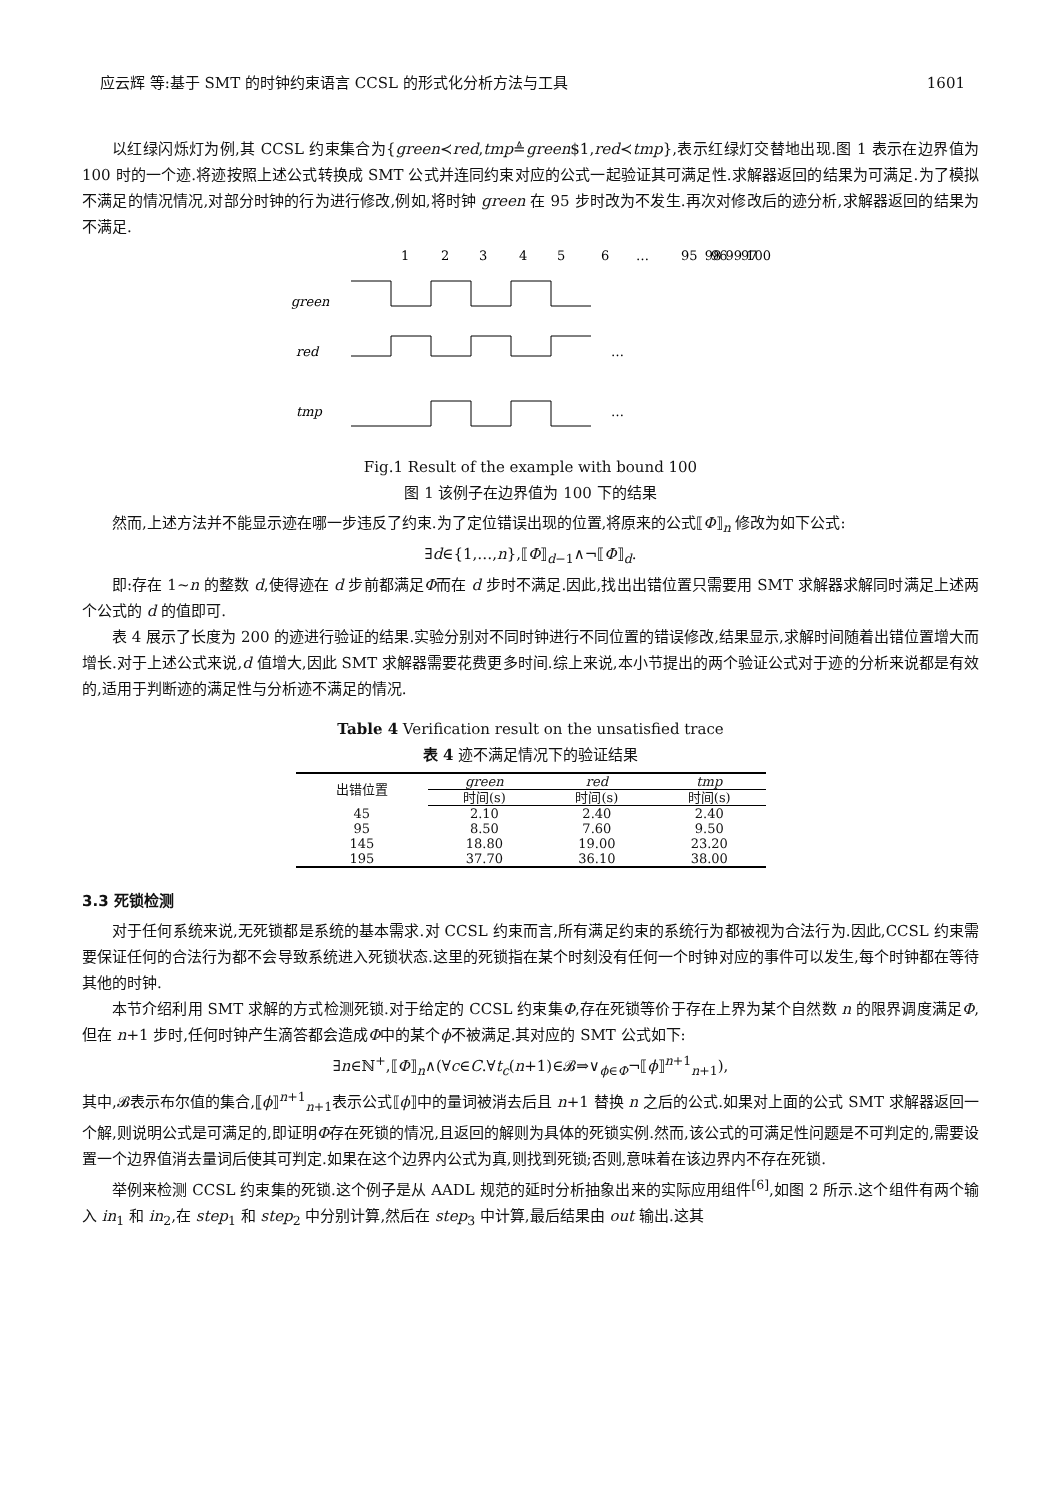应云辉 等:基于 SMT 的时钟约束语言 CCSL 的形式化分析方法与工具 1601
以红绿闪烁灯为例,其 CCSL 约束集合为{green≺red,tmp≜green$1,red≺tmp},表示红绿灯交替地出现.图 1 表示在边界值为 100 时的一个迹.将迹按照上述公式转换成 SMT 公式并连同约束对应的公式一起验证其可满足性.求解器返回的结果为可满足.为了模拟不满足的情况情况,对部分时钟的行为进行修改,例如,将时钟 green 在 95 步时改为不发生.再次对修改后的迹分析,求解器返回的结果为不满足.
1
2
3
4
5
6
…
95
96
97
98 99 100
green
red
tmp
…
…
Fig.1 Result of the example with bound 100
图 1 该例子在边界值为 100 下的结果
然而,上述方法并不能显示迹在哪一步违反了约束.为了定位错误出现的位置,将原来的公式⟦Φ⟧<sub>n</sub> 修改为如下公式:
∃d∈{1,…,n},⟦Φ⟧<sub>d−1</sub>∧¬⟦Φ⟧<sub>d</sub>.
即:存在 1~n 的整数 d,使得迹在 d 步前都满足Φ而在 d 步时不满足.因此,找出出错位置只需要用 SMT 求解器求解同时满足上述两个公式的 d 的值即可.
表 4 展示了长度为 200 的迹进行验证的结果.实验分别对不同时钟进行不同位置的错误修改,结果显示,求解时间随着出错位置增大而增长.对于上述公式来说,d 值增大,因此 SMT 求解器需要花费更多时间.综上来说,本小节提出的两个验证公式对于迹的分析来说都是有效的,适用于判断迹的满足性与分析迹不满足的情况.
Table 4 Verification result on the unsatisfied trace
表 4 迹不满足情况下的验证结果
| 出错位置 | green | red | tmp |
| --- | --- | --- | --- |
| | 时间(s) | 时间(s) | 时间(s) |
| 45 | 2.10 | 2.40 | 2.40 |
| 95 | 8.50 | 7.60 | 9.50 |
| 145 | 18.80 | 19.00 | 23.20 |
| 195 | 37.70 | 36.10 | 38.00 |
3.3 死锁检测
对于任何系统来说,无死锁都是系统的基本需求.对 CCSL 约束而言,所有满足约束的系统行为都被视为合法行为.因此,CCSL 约束需要保证任何的合法行为都不会导致系统进入死锁状态.这里的死锁指在某个时刻没有任何一个时钟对应的事件可以发生,每个时钟都在等待其他的时钟.
本节介绍利用 SMT 求解的方式检测死锁.对于给定的 CCSL 约束集Φ,存在死锁等价于存在上界为某个自然数 n 的限界调度满足Φ,但在 n+1 步时,任何时钟产生滴答都会造成Φ中的某个ϕ不被满足.其对应的 SMT 公式如下:
∃n∈ℕ<sup>+</sup>,⟦Φ⟧<sub>n</sub>∧(∀c∈C.∀t<sub>c</sub>(n+1)∈𝓑⇒∨<sub>ϕ∈Φ</sub>¬⟦ϕ⟧<sup>n+1</sup><sub>n+1</sub>),
其中,𝓑表示布尔值的集合,⟦ϕ⟧<sup>n+1</sup><sub>n+1</sub>表示公式⟦ϕ⟧中的量词被消去后且 n+1 替换 n 之后的公式.如果对上面的公式 SMT 求解器返回一个解,则说明公式是可满足的,即证明Φ存在死锁的情况,且返回的解则为具体的死锁实例.然而,该公式的可满足性问题是不可判定的,需要设置一个边界值消去量词后使其可判定.如果在这个边界内公式为真,则找到死锁;否则,意味着在该边界内不存在死锁.
举例来检测 CCSL 约束集的死锁.这个例子是从 AADL 规范的延时分析抽象出来的实际应用组件<sup>[6]</sup>,如图 2 所示.这个组件有两个输入 in<sub>1</sub> 和 in<sub>2</sub>,在 step<sub>1</sub> 和 step<sub>2</sub> 中分别计算,然后在 step<sub>3</sub> 中计算,最后结果由 out 输出.这其